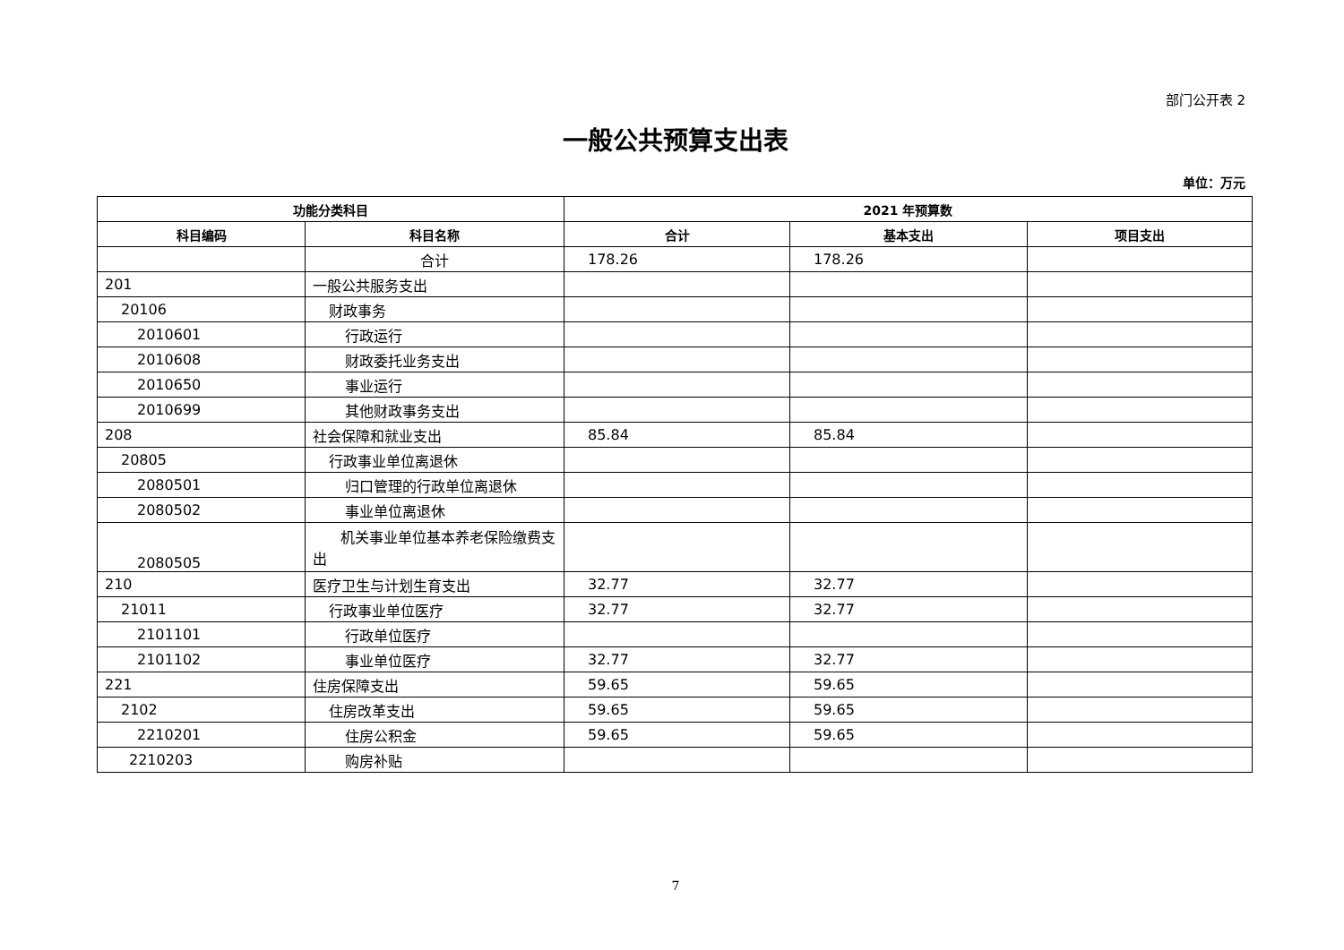部门公开表 2
一般公共预算支出表
单位：万元
| 功能分类科目 | | 2021 年预算数 | | |
| --- | --- | --- | --- | --- |
| 科目编码 | 科目名称 | 合计 | 基本支出 | 项目支出 |
| | 合计 | 178.26 | 178.26 | |
| 201 | 一般公共服务支出 | | | |
| 20106 | 财政事务 | | | |
| 2010601 | 行政运行 | | | |
| 2010608 | 财政委托业务支出 | | | |
| 2010650 | 事业运行 | | | |
| 2010699 | 其他财政事务支出 | | | |
| 208 | 社会保障和就业支出 | 85.84 | 85.84 | |
| 20805 | 行政事业单位离退休 | | | |
| 2080501 | 归口管理的行政单位离退休 | | | |
| 2080502 | 事业单位离退休 | | | |
| 2080505 | 机关事业单位基本养老保险缴费支出 | | | |
| 210 | 医疗卫生与计划生育支出 | 32.77 | 32.77 | |
| 21011 | 行政事业单位医疗 | 32.77 | 32.77 | |
| 2101101 | 行政单位医疗 | | | |
| 2101102 | 事业单位医疗 | 32.77 | 32.77 | |
| 221 | 住房保障支出 | 59.65 | 59.65 | |
| 2102 | 住房改革支出 | 59.65 | 59.65 | |
| 2210201 | 住房公积金 | 59.65 | 59.65 | |
| 2210203 | 购房补贴 | | | |
7